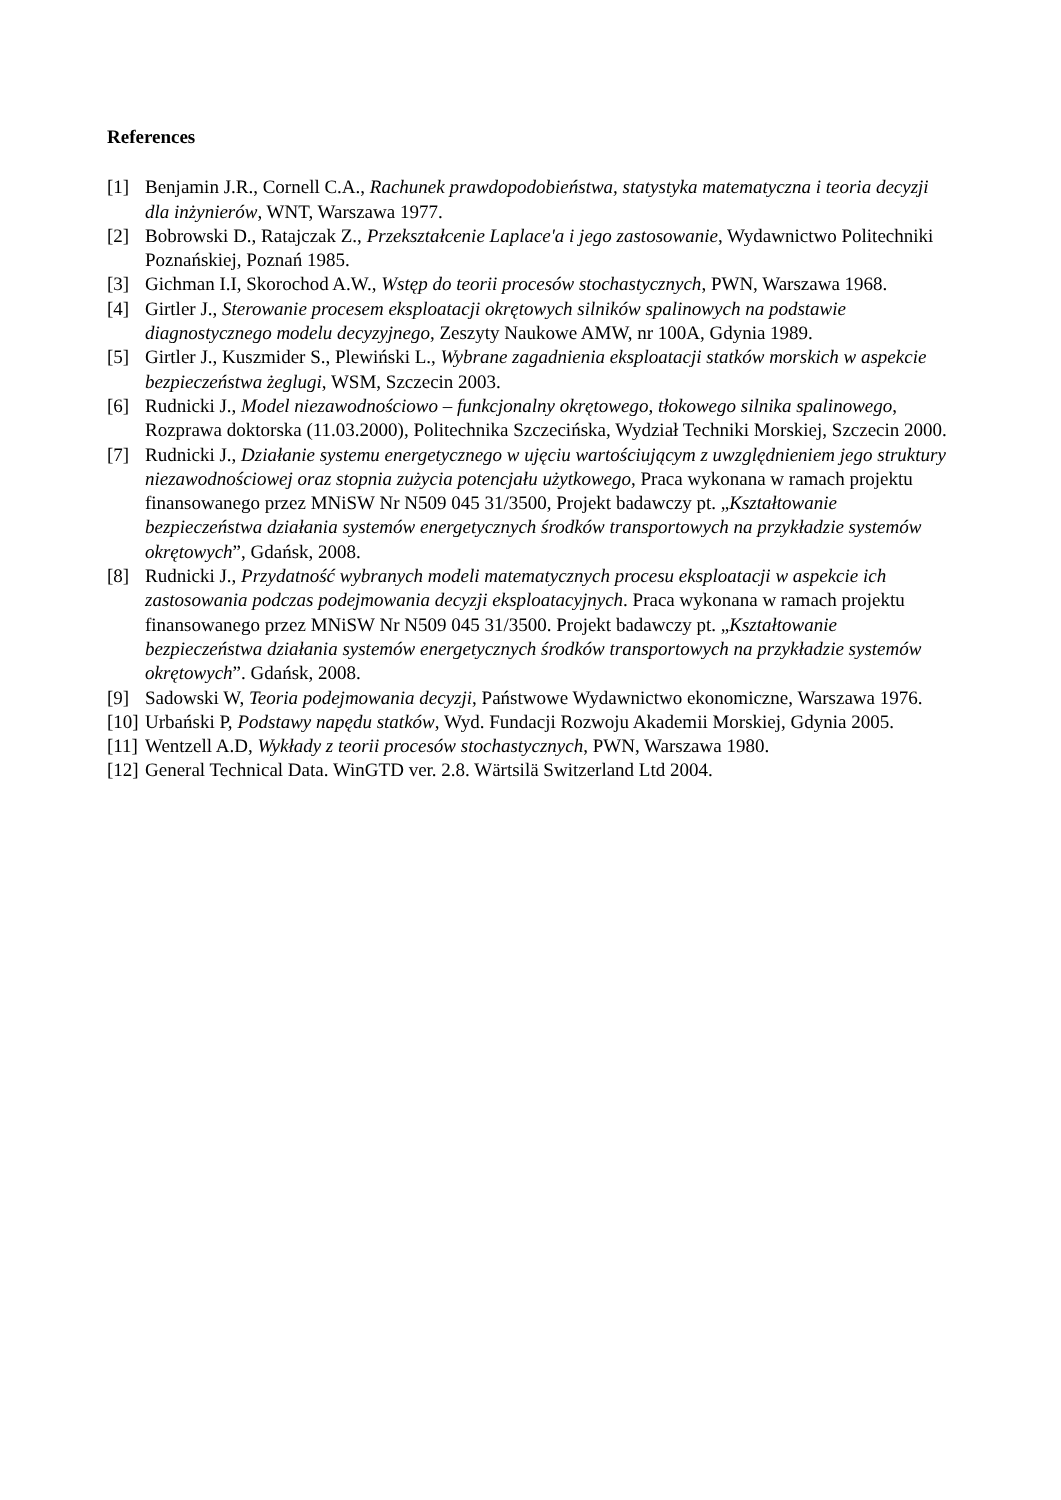References
[1] Benjamin J.R., Cornell C.A., Rachunek prawdopodobieństwa, statystyka matematyczna i teoria decyzji dla inżynierów, WNT, Warszawa 1977.
[2] Bobrowski D., Ratajczak Z., Przekształcenie Laplace'a i jego zastosowanie, Wydawnictwo Politechniki Poznańskiej, Poznań 1985.
[3] Gichman I.I, Skorochod A.W., Wstęp do teorii procesów stochastycznych, PWN, Warszawa 1968.
[4] Girtler J., Sterowanie procesem eksploatacji okrętowych silników spalinowych na podstawie diagnostycznego modelu decyzyjnego, Zeszyty Naukowe AMW, nr 100A, Gdynia 1989.
[5] Girtler J., Kuszmider S., Plewiński L., Wybrane zagadnienia eksploatacji statków morskich w aspekcie bezpieczeństwa żeglugi, WSM, Szczecin 2003.
[6] Rudnicki J., Model niezawodnościowo – funkcjonalny okrętowego, tłokowego silnika spalinowego, Rozprawa doktorska (11.03.2000), Politechnika Szczecińska, Wydział Techniki Morskiej, Szczecin 2000.
[7] Rudnicki J., Działanie systemu energetycznego w ujęciu wartościującym z uwzględnieniem jego struktury niezawodnościowej oraz stopnia zużycia potencjału użytkowego, Praca wykonana w ramach projektu finansowanego przez MNiSW Nr N509 045 31/3500, Projekt badawczy pt. „Kształtowanie bezpieczeństwa działania systemów energetycznych środków transportowych na przykładzie systemów okrętowych”, Gdańsk, 2008.
[8] Rudnicki J., Przydatność wybranych modeli matematycznych procesu eksploatacji w aspekcie ich zastosowania podczas podejmowania decyzji eksploatacyjnych. Praca wykonana w ramach projektu finansowanego przez MNiSW Nr N509 045 31/3500. Projekt badawczy pt. „Kształtowanie bezpieczeństwa działania systemów energetycznych środków transportowych na przykładzie systemów okrętowych”. Gdańsk, 2008.
[9] Sadowski W, Teoria podejmowania decyzji, Państwowe Wydawnictwo ekonomiczne, Warszawa 1976.
[10] Urbański P, Podstawy napędu statków, Wyd. Fundacji Rozwoju Akademii Morskiej, Gdynia 2005.
[11] Wentzell A.D, Wykłady z teorii procesów stochastycznych, PWN, Warszawa 1980.
[12] General Technical Data. WinGTD ver. 2.8. Wärtsilä Switzerland Ltd 2004.